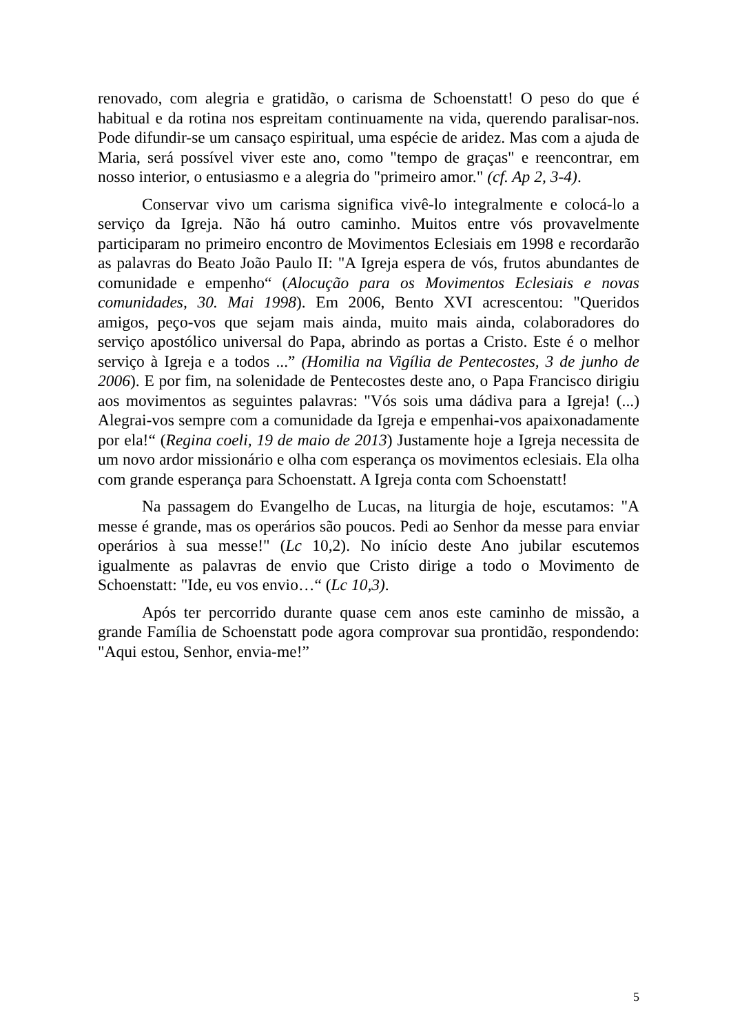renovado, com alegria e gratidão, o carisma de Schoenstatt! O peso do que é habitual e da rotina nos espreitam continuamente na vida, querendo paralisar-nos. Pode difundir-se um cansaço espiritual, uma espécie de aridez. Mas com a ajuda de Maria, será possível viver este ano, como "tempo de graças" e reencontrar, em nosso interior, o entusiasmo e a alegria do "primeiro amor." (cf. Ap 2, 3-4).
Conservar vivo um carisma significa vivê-lo integralmente e colocá-lo a serviço da Igreja. Não há outro caminho. Muitos entre vós provavelmente participaram no primeiro encontro de Movimentos Eclesiais em 1998 e recordarão as palavras do Beato João Paulo II: "A Igreja espera de vós, frutos abundantes de comunidade e empenho“ (Alocução para os Movimentos Eclesiais e novas comunidades, 30. Mai 1998). Em 2006, Bento XVI acrescentou: "Queridos amigos, peço-vos que sejam mais ainda, muito mais ainda, colaboradores do serviço apostólico universal do Papa, abrindo as portas a Cristo. Este é o melhor serviço à Igreja e a todos ...” (Homilia na Vigília de Pentecostes, 3 de junho de 2006). E por fim, na solenidade de Pentecostes deste ano, o Papa Francisco dirigiu aos movimentos as seguintes palavras: "Vós sois uma dádiva para a Igreja! (...) Alegrai-vos sempre com a comunidade da Igreja e empenhai-vos apaixonadamente por ela!“ (Regina coeli, 19 de maio de 2013) Justamente hoje a Igreja necessita de um novo ardor missionário e olha com esperança os movimentos eclesiais. Ela olha com grande esperança para Schoenstatt. A Igreja conta com Schoenstatt!
Na passagem do Evangelho de Lucas, na liturgia de hoje, escutamos: "A messe é grande, mas os operários são poucos. Pedi ao Senhor da messe para enviar operários à sua messe!" (Lc 10,2). No início deste Ano jubilar escutemos igualmente as palavras de envio que Cristo dirige a todo o Movimento de Schoenstatt: "Ide, eu vos envio…“ (Lc 10,3).
Após ter percorrido durante quase cem anos este caminho de missão, a grande Família de Schoenstatt pode agora comprovar sua prontidão, respondendo: "Aqui estou, Senhor, envia-me!”
5